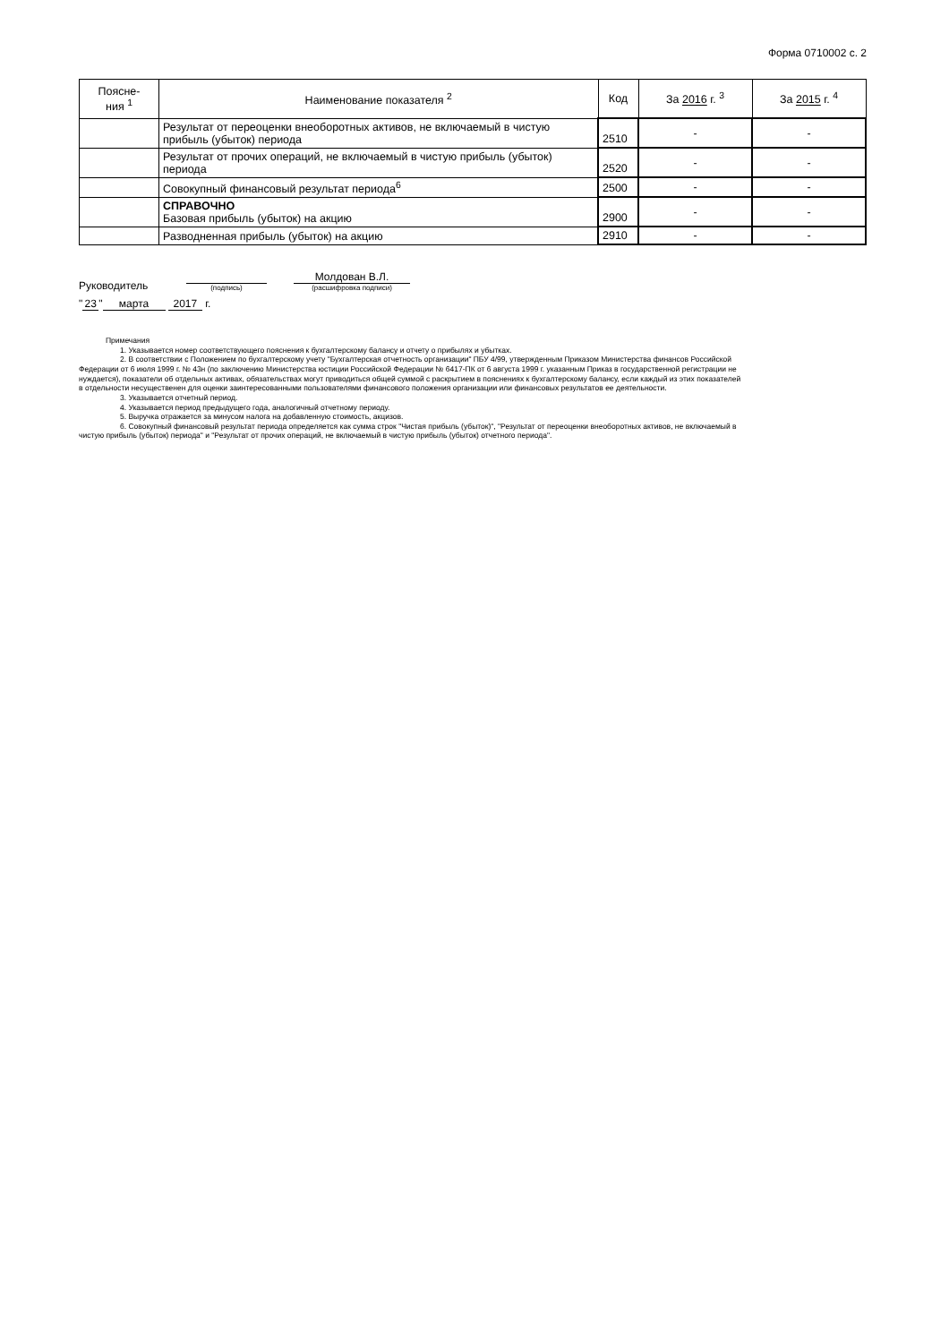Форма 0710002 с. 2
| Поясне- ния <sup>1</sup> | Наименование показателя <sup>2</sup> | Код | За 2016 г. <sup>3</sup> | За 2015 г. <sup>4</sup> |
| --- | --- | --- | --- | --- |
| | Результат от переоценки внеоборотных активов, не включаемый в чистую прибыль (убыток) периода | 2510 | - | - |
| | Результат от прочих операций, не включаемый в чистую прибыль (убыток) периода | 2520 | - | - |
| | Совокупный финансовый результат периода<sup>6</sup> | 2500 | - | - |
| | СПРАВОЧНО Базовая прибыль (убыток) на акцию | 2900 | - | - |
| | Разводненная прибыль (убыток) на акцию | 2910 | - | - |
Руководитель
(подпись)
Молдован В.Л.
(расшифровка подписи)
" 23 " марта 2017 г.
Примечания
1. Указывается номер соответствующего пояснения к бухгалтерскому балансу и отчету о прибылях и убытках.
2. В соответствии с Положением по бухгалтерскому учету "Бухгалтерская отчетность организации" ПБУ 4/99, утвержденным Приказом Министерства финансов Российской Федерации от 6 июля 1999 г. № 43н (по заключению Министерства юстиции Российской Федерации № 6417-ПК от 6 августа 1999 г. указанным Приказ в государственной регистрации не нуждается), показатели об отдельных активах, обязательствах могут приводиться общей суммой с раскрытием в пояснениях к бухгалтерскому балансу, если каждый из этих показателей в отдельности несущественен для оценки заинтересованными пользователями финансового положения организации или финансовых результатов ее деятельности.
3. Указывается отчетный период.
4. Указывается период предыдущего года, аналогичный отчетному периоду.
5. Выручка отражается за минусом налога на добавленную стоимость, акцизов.
6. Совокупный финансовый результат периода определяется как сумма строк "Чистая прибыль (убыток)", "Результат от переоценки внеоборотных активов, не включаемый в чистую прибыль (убыток) периода" и "Результат от прочих операций, не включаемый в чистую прибыль (убыток) отчетного периода".